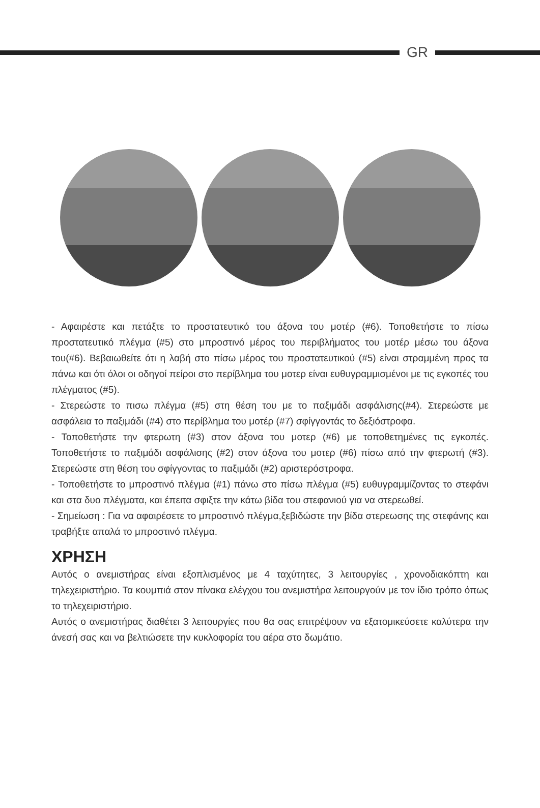GR
- Αφαιρέστε και πετάξτε το προστατευτικό του άξονα του μοτέρ (#6). Τοποθετήστε το πίσω προστατευτικό πλέγμα (#5) στο μπροστινό μέρος του περιβλήματος του μοτέρ μέσω του άξονα του(#6). Βεβαιωθείτε ότι η λαβή στο πίσω μέρος του προστατευτικού (#5) είναι στραμμένη προς τα πάνω και ότι όλοι οι οδηγοί πείροι στο περίβλημα του μοτερ είναι ευθυγραμμισμένοι με τις εγκοπές του πλέγματος (#5).
- Στερεώστε το πισω πλέγμα (#5) στη θέση του με το παξιμάδι ασφάλισης(#4). Στερεώστε με ασφάλεια το παξιμάδι (#4) στο περίβλημα του μοτέρ (#7) σφίγγοντάς το δεξιόστροφα.
- Τοποθετήστε την φτερωτη (#3) στον άξονα του μοτερ (#6) με τοποθετημένες τις εγκοπές. Τοποθετήστε το παξιμάδι ασφάλισης (#2) στον άξονα του μοτερ (#6) πίσω από την φτερωτή (#3). Στερεώστε στη θέση του σφίγγοντας το παξιμάδι (#2) αριστερόστροφα.
- Τοποθετήστε το μπροστινό πλέγμα (#1) πάνω στο πίσω πλέγμα (#5) ευθυγραμμίζοντας το στεφάνι και στα δυο πλέγματα, και έπειτα σφιξτε την κάτω βίδα του στεφανιού για να στερεωθεί.
- Σημείωση : Για να αφαιρέσετε το μπροστινό πλέγμα,ξεβιδώστε την βίδα στερεωσης της στεφάνης και τραβήξτε απαλά το μπροστινό πλέγμα.
ΧΡΗΣΗ
Αυτός ο ανεμιστήρας είναι εξοπλισμένος με 4 ταχύτητες, 3 λειτουργίες , χρονοδιακόπτη και τηλεχειριστήριο. Τα κουμπιά στον πίνακα ελέγχου του ανεμιστήρα λειτουργούν με τον ίδιο τρόπο όπως το τηλεχειριστήριο.
Αυτός ο ανεμιστήρας διαθέτει 3 λειτουργίες που θα σας επιτρέψουν να εξατομικεύσετε καλύτερα την άνεσή σας και να βελτιώσετε την κυκλοφορία του αέρα στο δωμάτιο.